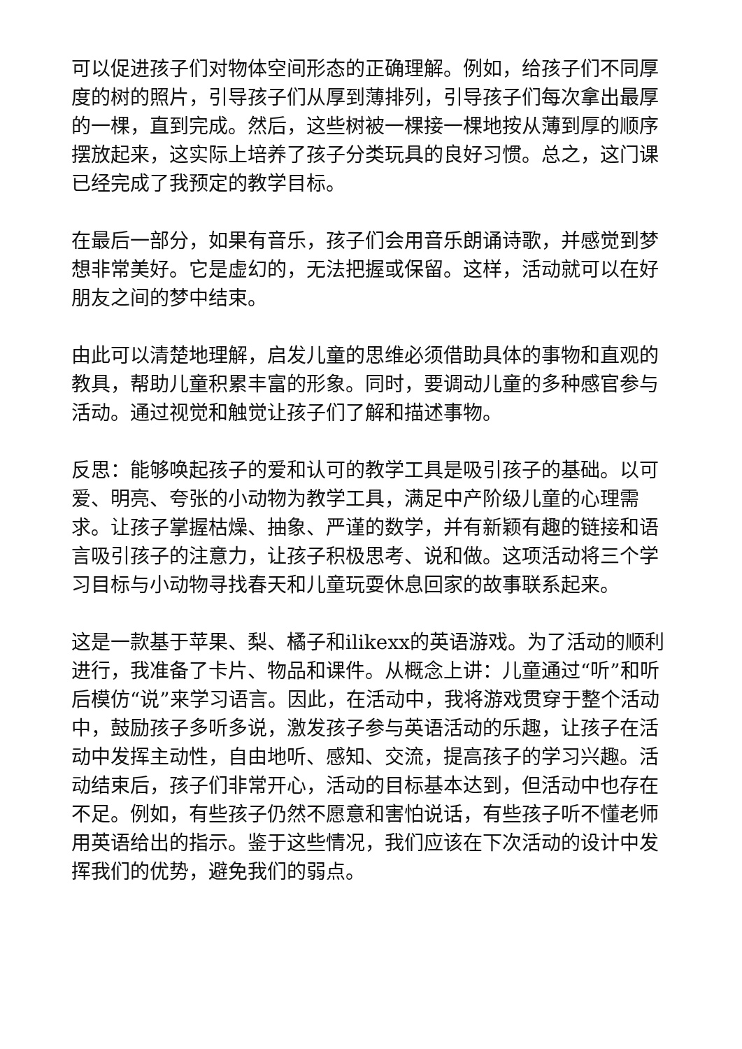可以促进孩子们对物体空间形态的正确理解。例如，给孩子们不同厚度的树的照片，引导孩子们从厚到薄排列，引导孩子们每次拿出最厚的一棵，直到完成。然后，这些树被一棵接一棵地按从薄到厚的顺序摆放起来，这实际上培养了孩子分类玩具的良好习惯。总之，这门课已经完成了我预定的教学目标。
在最后一部分，如果有音乐，孩子们会用音乐朗诵诗歌，并感觉到梦想非常美好。它是虚幻的，无法把握或保留。这样，活动就可以在好朋友之间的梦中结束。
由此可以清楚地理解，启发儿童的思维必须借助具体的事物和直观的教具，帮助儿童积累丰富的形象。同时，要调动儿童的多种感官参与活动。通过视觉和触觉让孩子们了解和描述事物。
反思：能够唤起孩子的爱和认可的教学工具是吸引孩子的基础。以可爱、明亮、夸张的小动物为教学工具，满足中产阶级儿童的心理需求。让孩子掌握枯燥、抽象、严谨的数学，并有新颖有趣的链接和语言吸引孩子的注意力，让孩子积极思考、说和做。这项活动将三个学习目标与小动物寻找春天和儿童玩耍休息回家的故事联系起来。
这是一款基于苹果、梨、橘子和ilikexx的英语游戏。为了活动的顺利进行，我准备了卡片、物品和课件。从概念上讲：儿童通过“听”和听后模仿“说”来学习语言。因此，在活动中，我将游戏贯穿于整个活动中，鼓励孩子多听多说，激发孩子参与英语活动的乐趣，让孩子在活动中发挥主动性，自由地听、感知、交流，提高孩子的学习兴趣。活动结束后，孩子们非常开心，活动的目标基本达到，但活动中也存在不足。例如，有些孩子仍然不愿意和害怕说话，有些孩子听不懂老师用英语给出的指示。鉴于这些情况，我们应该在下次活动的设计中发挥我们的优势，避免我们的弱点。